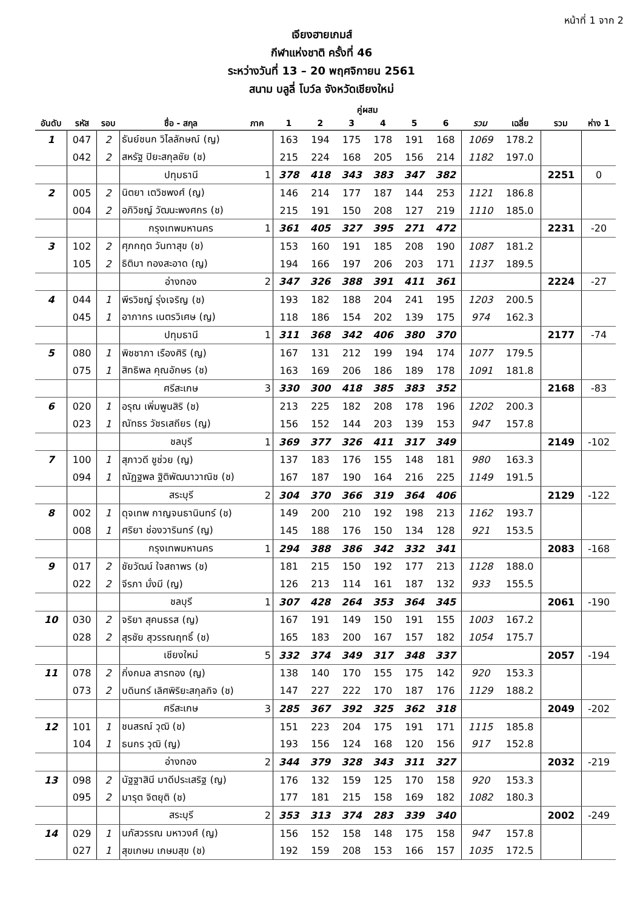หน้าที่ 1 จาก 2
เจียงฮายเกมส์
กีฬาแห่งชาติ ครั้งที่ 46
ระหว่างวันที่ 13 – 20 พฤศจิกายน 2561
สนาม บลูลี่ โบว์ล จังหวัดเชียงใหม่
| | | | | | คู่ผสม | | | | | | | | | |
| --- | --- | --- | --- | --- | --- | --- | --- | --- | --- | --- | --- | --- | --- | --- |
| อันดับ | รหัส | รอบ | ชื่อ - สกุล | ภาค | 1 | 2 | 3 | 4 | 5 | 6 | รวม | เฉลี่ย | รวม | ห่าง 1 |
| 1 | 047 | 2 | ธันย์ชนก วิไลลักษณ์ (ญ) | | 163 | 194 | 175 | 178 | 191 | 168 | 1069 | 178.2 | | |
| | 042 | 2 | สหรัฐ ปิยะสกุลชัย (ช) | | 215 | 224 | 168 | 205 | 156 | 214 | 1182 | 197.0 | | |
| | | | ปทุมธานี | 1 | 378 | 418 | 343 | 383 | 347 | 382 | | | 2251 | 0 |
| 2 | 005 | 2 | นิตยา เตวิชพงศ์ (ญ) | | 146 | 214 | 177 | 187 | 144 | 253 | 1121 | 186.8 | | |
| | 004 | 2 | อภิวิชญ์ วัฒนะพงศกร (ช) | | 215 | 191 | 150 | 208 | 127 | 219 | 1110 | 185.0 | | |
| | | | กรุงเทพมหานคร | 1 | 361 | 405 | 327 | 395 | 271 | 472 | | | 2231 | -20 |
| 3 | 102 | 2 | ศุภกฤต วันทาสุข (ช) | | 153 | 160 | 191 | 185 | 208 | 190 | 1087 | 181.2 | | |
| | 105 | 2 | ธิติมา ทองสะอาด (ญ) | | 194 | 166 | 197 | 206 | 203 | 171 | 1137 | 189.5 | | |
| | | | อ่างทอง | 2 | 347 | 326 | 388 | 391 | 411 | 361 | | | 2224 | -27 |
| 4 | 044 | 1 | พีรวิชญ์ รุ่งเจริญ (ช) | | 193 | 182 | 188 | 204 | 241 | 195 | 1203 | 200.5 | | |
| | 045 | 1 | อาภากร เนตรวิเศษ (ญ) | | 118 | 186 | 154 | 202 | 139 | 175 | 974 | 162.3 | | |
| | | | ปทุมธานี | 1 | 311 | 368 | 342 | 406 | 380 | 370 | | | 2177 | -74 |
| 5 | 080 | 1 | พิชชาภา เรืองศิริ (ญ) | | 167 | 131 | 212 | 199 | 194 | 174 | 1077 | 179.5 | | |
| | 075 | 1 | สิทธิพล คุณอักษร (ช) | | 163 | 169 | 206 | 186 | 189 | 178 | 1091 | 181.8 | | |
| | | | ศรีสะเกษ | 3 | 330 | 300 | 418 | 385 | 383 | 352 | | | 2168 | -83 |
| 6 | 020 | 1 | อรุณ เพิ่มพูนสิริ (ช) | | 213 | 225 | 182 | 208 | 178 | 196 | 1202 | 200.3 | | |
| | 023 | 1 | ณัทธร วัชรเสถียร (ญ) | | 156 | 152 | 144 | 203 | 139 | 153 | 947 | 157.8 | | |
| | | | ชลบุรี | 1 | 369 | 377 | 326 | 411 | 317 | 349 | | | 2149 | -102 |
| 7 | 100 | 1 | สุภาวดี ชูช่วย (ญ) | | 137 | 183 | 176 | 155 | 148 | 181 | 980 | 163.3 | | |
| | 094 | 1 | ณัฏฐพล ฐิติพัฒนาวาณิช (ช) | | 167 | 187 | 190 | 164 | 216 | 225 | 1149 | 191.5 | | |
| | | | สระบุรี | 2 | 304 | 370 | 366 | 319 | 364 | 406 | | | 2129 | -122 |
| 8 | 002 | 1 | ดุจเทพ กาญจนธานินทร์ (ช) | | 149 | 200 | 210 | 192 | 198 | 213 | 1162 | 193.7 | | |
| | 008 | 1 | ศริยา ช่องวารินทร์ (ญ) | | 145 | 188 | 176 | 150 | 134 | 128 | 921 | 153.5 | | |
| | | | กรุงเทพมหานคร | 1 | 294 | 388 | 386 | 342 | 332 | 341 | | | 2083 | -168 |
| 9 | 017 | 2 | ชัยวัฒน์ ใจสถาพร (ช) | | 181 | 215 | 150 | 192 | 177 | 213 | 1128 | 188.0 | | |
| | 022 | 2 | จีรภา มั่งมี (ญ) | | 126 | 213 | 114 | 161 | 187 | 132 | 933 | 155.5 | | |
| | | | ชลบุรี | 1 | 307 | 428 | 264 | 353 | 364 | 345 | | | 2061 | -190 |
| 10 | 030 | 2 | จริยา สุคนธรส (ญ) | | 167 | 191 | 149 | 150 | 191 | 155 | 1003 | 167.2 | | |
| | 028 | 2 | สุรชัย สุวรรณฤทธิ์ (ช) | | 165 | 183 | 200 | 167 | 157 | 182 | 1054 | 175.7 | | |
| | | | เชียงใหม่ | 5 | 332 | 374 | 349 | 317 | 348 | 337 | | | 2057 | -194 |
| 11 | 078 | 2 | กิ่งกมล สารทอง (ญ) | | 138 | 140 | 170 | 155 | 175 | 142 | 920 | 153.3 | | |
| | 073 | 2 | บดินทร์ เลิศพิริยะสกุลกิจ (ช) | | 147 | 227 | 222 | 170 | 187 | 176 | 1129 | 188.2 | | |
| | | | ศรีสะเกษ | 3 | 285 | 367 | 392 | 325 | 362 | 318 | | | 2049 | -202 |
| 12 | 101 | 1 | ชนสรณ์ วุฒิ (ช) | | 151 | 223 | 204 | 175 | 191 | 171 | 1115 | 185.8 | | |
| | 104 | 1 | ธนกร วุฒิ (ญ) | | 193 | 156 | 124 | 168 | 120 | 156 | 917 | 152.8 | | |
| | | | อ่างทอง | 2 | 344 | 379 | 328 | 343 | 311 | 327 | | | 2032 | -219 |
| 13 | 098 | 2 | นัฐฐาสินี มาดีประเสริฐ (ญ) | | 176 | 132 | 159 | 125 | 170 | 158 | 920 | 153.3 | | |
| | 095 | 2 | มารุต จิตยุติ (ช) | | 177 | 181 | 215 | 158 | 169 | 182 | 1082 | 180.3 | | |
| | | | สระบุรี | 2 | 353 | 313 | 374 | 283 | 339 | 340 | | | 2002 | -249 |
| 14 | 029 | 1 | นภัสวรรณ มหาวงศ์ (ญ) | | 156 | 152 | 158 | 148 | 175 | 158 | 947 | 157.8 | | |
| | 027 | 1 | สุขเกษม เกษมสุข (ช) | | 192 | 159 | 208 | 153 | 166 | 157 | 1035 | 172.5 | | |